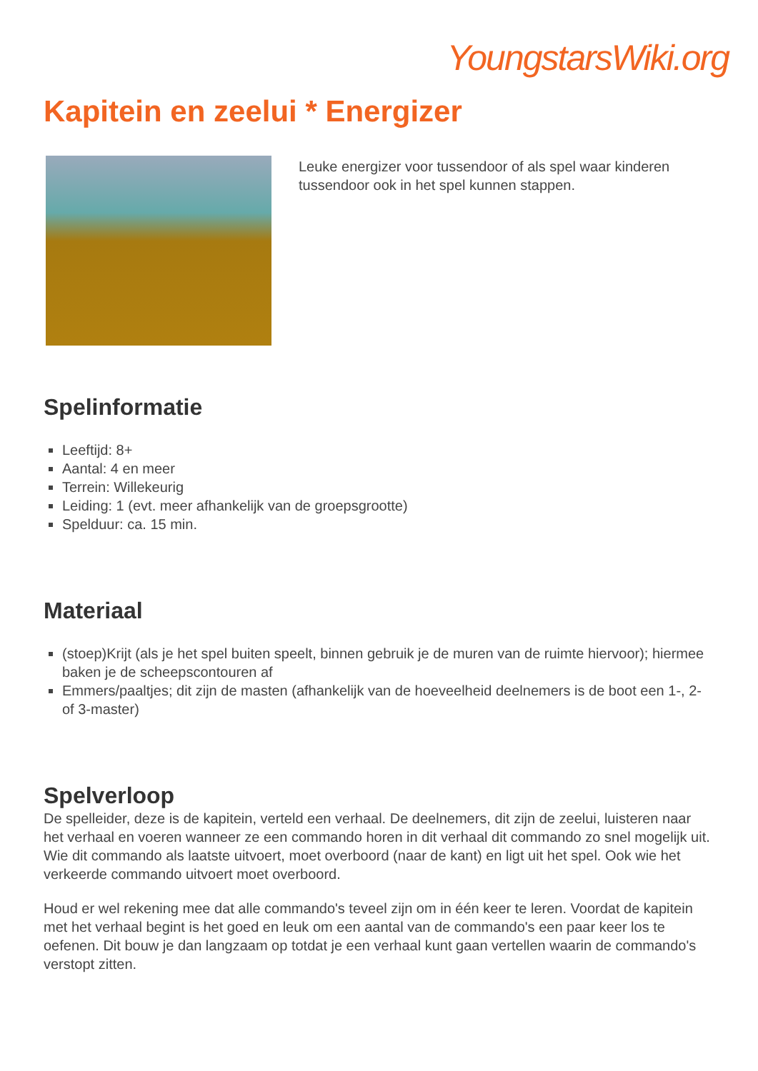YoungstarsWiki.org
Kapitein en zeelui * Energizer
Leuke energizer voor tussendoor of als spel waar kinderen tussendoor ook in het spel kunnen stappen.
Spelinformatie
Leeftijd: 8+
Aantal: 4 en meer
Terrein: Willekeurig
Leiding: 1 (evt. meer afhankelijk van de groepsgrootte)
Spelduur: ca. 15 min.
Materiaal
(stoep)Krijt (als je het spel buiten speelt, binnen gebruik je de muren van de ruimte hiervoor); hiermee baken je de scheepscontouren af
Emmers/paaltjes; dit zijn de masten (afhankelijk van de hoeveelheid deelnemers is de boot een 1-, 2- of 3-master)
Spelverloop
De spelleider, deze is de kapitein, verteld een verhaal. De deelnemers, dit zijn de zeelui, luisteren naar het verhaal en voeren wanneer ze een commando horen in dit verhaal dit commando zo snel mogelijk uit. Wie dit commando als laatste uitvoert, moet overboord (naar de kant) en ligt uit het spel. Ook wie het verkeerde commando uitvoert moet overboord.
Houd er wel rekening mee dat alle commando's teveel zijn om in één keer te leren. Voordat de kapitein met het verhaal begint is het goed en leuk om een aantal van de commando's een paar keer los te oefenen. Dit bouw je dan langzaam op totdat je een verhaal kunt gaan vertellen waarin de commando's verstopt zitten.